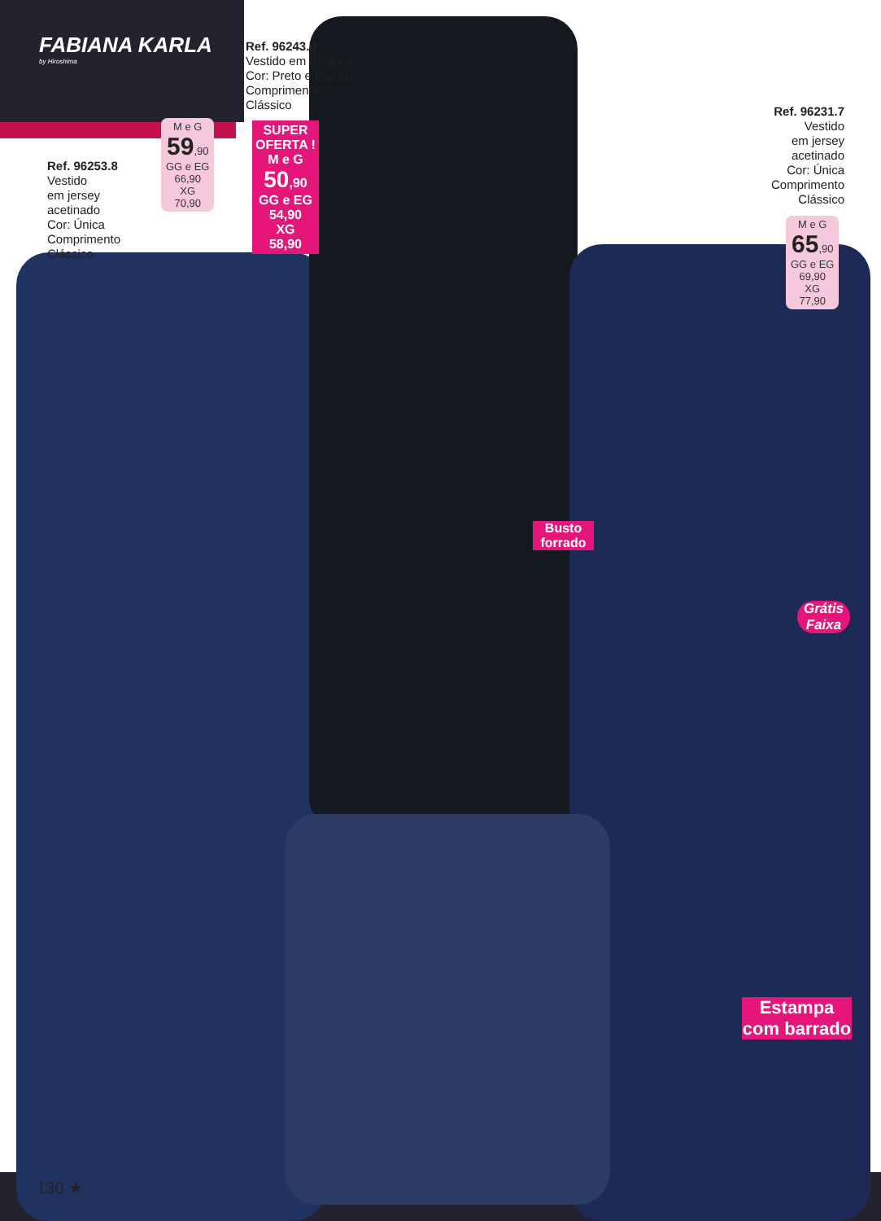FABIANA KARLA
by Hiroshima
Ref. 96253.8
Vestido
em jersey
acetinado
Cor: Única
Comprimento
Clássico
M e G
59,90
GG e EG
66,90
XG
70,90
Ref. 96243.0
Vestido em helanca
Cor: Preto e branco
Comprimento
Clássico
SUPER
OFERTA !
M e G
50,90
GG e EG
54,90
XG
58,90
Ref. 96231.7
Vestido
em jersey
acetinado
Cor: Única
Comprimento
Clássico
M e G
65,90
GG e EG
69,90
XG
77,90
Busto
forrado
Grátis
Faixa
Estampa
com barrado
130 ★